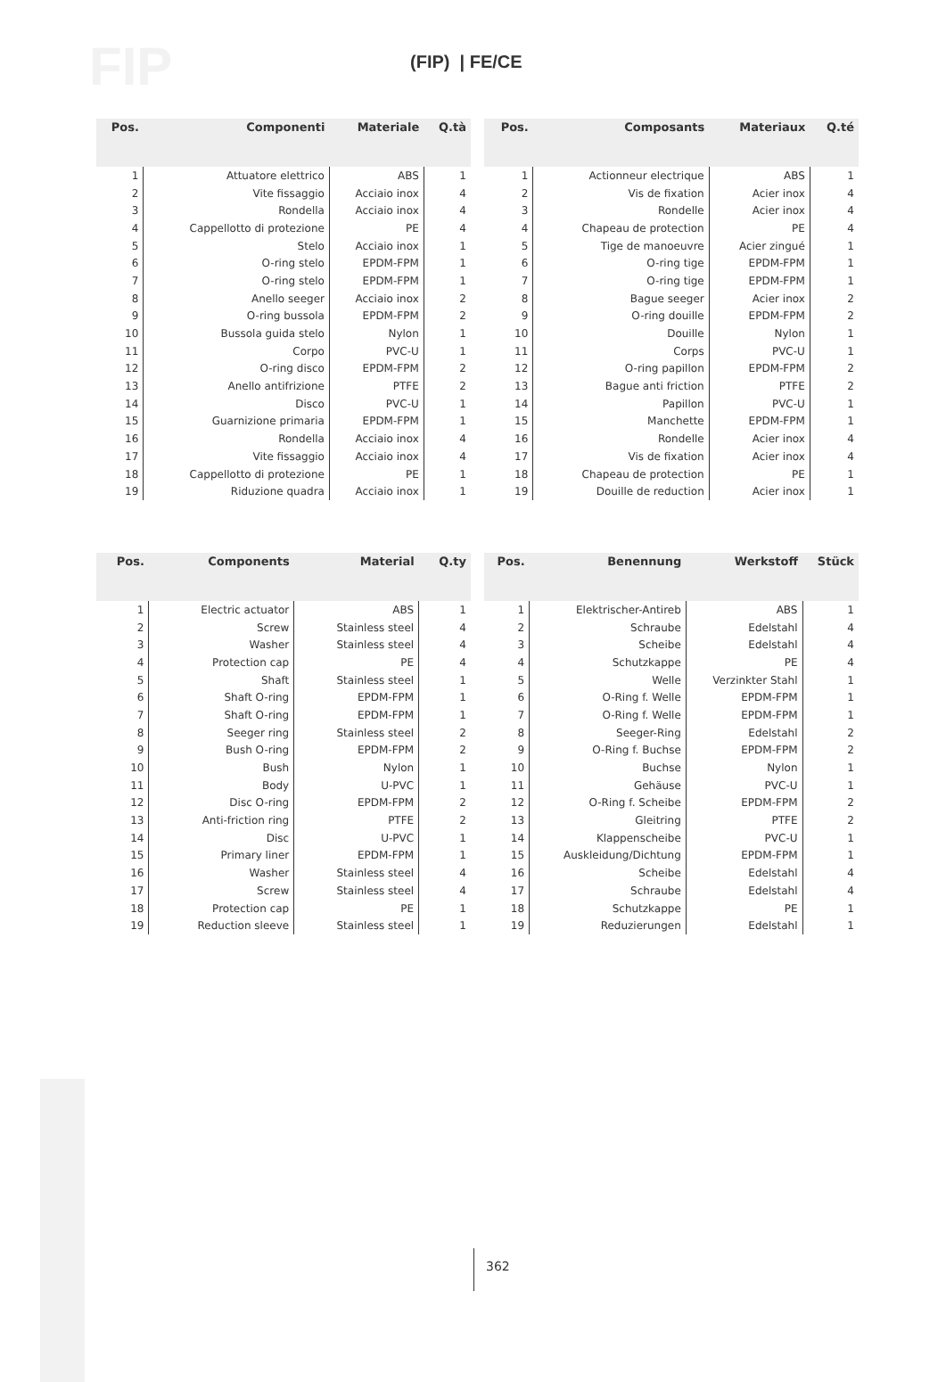FIP (FIP) | FE/CE
| Pos. | Componenti | Materiale | Q.tà |
| --- | --- | --- | --- |
| 1 | Attuatore elettrico | ABS | 1 |
| 2 | Vite fissaggio | Acciaio inox | 4 |
| 3 | Rondella | Acciaio inox | 4 |
| 4 | Cappellotto di protezione | PE | 4 |
| 5 | Stelo | Acciaio inox | 1 |
| 6 | O-ring stelo | EPDM-FPM | 1 |
| 7 | O-ring stelo | EPDM-FPM | 1 |
| 8 | Anello seeger | Acciaio inox | 2 |
| 9 | O-ring bussola | EPDM-FPM | 2 |
| 10 | Bussola guida stelo | Nylon | 1 |
| 11 | Corpo | PVC-U | 1 |
| 12 | O-ring disco | EPDM-FPM | 2 |
| 13 | Anello antifrizione | PTFE | 2 |
| 14 | Disco | PVC-U | 1 |
| 15 | Guarnizione primaria | EPDM-FPM | 1 |
| 16 | Rondella | Acciaio inox | 4 |
| 17 | Vite fissaggio | Acciaio inox | 4 |
| 18 | Cappellotto di protezione | PE | 1 |
| 19 | Riduzione quadra | Acciaio inox | 1 |
| Pos. | Composants | Materiaux | Q.té |
| --- | --- | --- | --- |
| 1 | Actionneur electrique | ABS | 1 |
| 2 | Vis de fixation | Acier inox | 4 |
| 3 | Rondelle | Acier inox | 4 |
| 4 | Chapeau de protection | PE | 4 |
| 5 | Tige de manoeuvre | Acier zingué | 1 |
| 6 | O-ring tige | EPDM-FPM | 1 |
| 7 | O-ring tige | EPDM-FPM | 1 |
| 8 | Bague seeger | Acier inox | 2 |
| 9 | O-ring douille | EPDM-FPM | 2 |
| 10 | Douille | Nylon | 1 |
| 11 | Corps | PVC-U | 1 |
| 12 | O-ring papillon | EPDM-FPM | 2 |
| 13 | Bague anti friction | PTFE | 2 |
| 14 | Papillon | PVC-U | 1 |
| 15 | Manchette | EPDM-FPM | 1 |
| 16 | Rondelle | Acier inox | 4 |
| 17 | Vis de fixation | Acier inox | 4 |
| 18 | Chapeau de protection | PE | 1 |
| 19 | Douille de reduction | Acier inox | 1 |
| Pos. | Components | Material | Q.ty |
| --- | --- | --- | --- |
| 1 | Electric actuator | ABS | 1 |
| 2 | Screw | Stainless steel | 4 |
| 3 | Washer | Stainless steel | 4 |
| 4 | Protection cap | PE | 4 |
| 5 | Shaft | Stainless steel | 1 |
| 6 | Shaft O-ring | EPDM-FPM | 1 |
| 7 | Shaft O-ring | EPDM-FPM | 1 |
| 8 | Seeger ring | Stainless steel | 2 |
| 9 | Bush O-ring | EPDM-FPM | 2 |
| 10 | Bush | Nylon | 1 |
| 11 | Body | U-PVC | 1 |
| 12 | Disc O-ring | EPDM-FPM | 2 |
| 13 | Anti-friction ring | PTFE | 2 |
| 14 | Disc | U-PVC | 1 |
| 15 | Primary liner | EPDM-FPM | 1 |
| 16 | Washer | Stainless steel | 4 |
| 17 | Screw | Stainless steel | 4 |
| 18 | Protection cap | PE | 1 |
| 19 | Reduction sleeve | Stainless steel | 1 |
| Pos. | Benennung | Werkstoff | Stück |
| --- | --- | --- | --- |
| 1 | Elektrischer-Antireb | ABS | 1 |
| 2 | Schraube | Edelstahl | 4 |
| 3 | Scheibe | Edelstahl | 4 |
| 4 | Schutzkappe | PE | 4 |
| 5 | Welle | Verzinkter Stahl | 1 |
| 6 | O-Ring f. Welle | EPDM-FPM | 1 |
| 7 | O-Ring f. Welle | EPDM-FPM | 1 |
| 8 | Seeger-Ring | Edelstahl | 2 |
| 9 | O-Ring f. Buchse | EPDM-FPM | 2 |
| 10 | Buchse | Nylon | 1 |
| 11 | Gehäuse | PVC-U | 1 |
| 12 | O-Ring f. Scheibe | EPDM-FPM | 2 |
| 13 | Gleitring | PTFE | 2 |
| 14 | Klappenscheibe | PVC-U | 1 |
| 15 | Auskleidung/Dichtung | EPDM-FPM | 1 |
| 16 | Scheibe | Edelstahl | 4 |
| 17 | Schraube | Edelstahl | 4 |
| 18 | Schutzkappe | PE | 1 |
| 19 | Reduzierungen | Edelstahl | 1 |
362